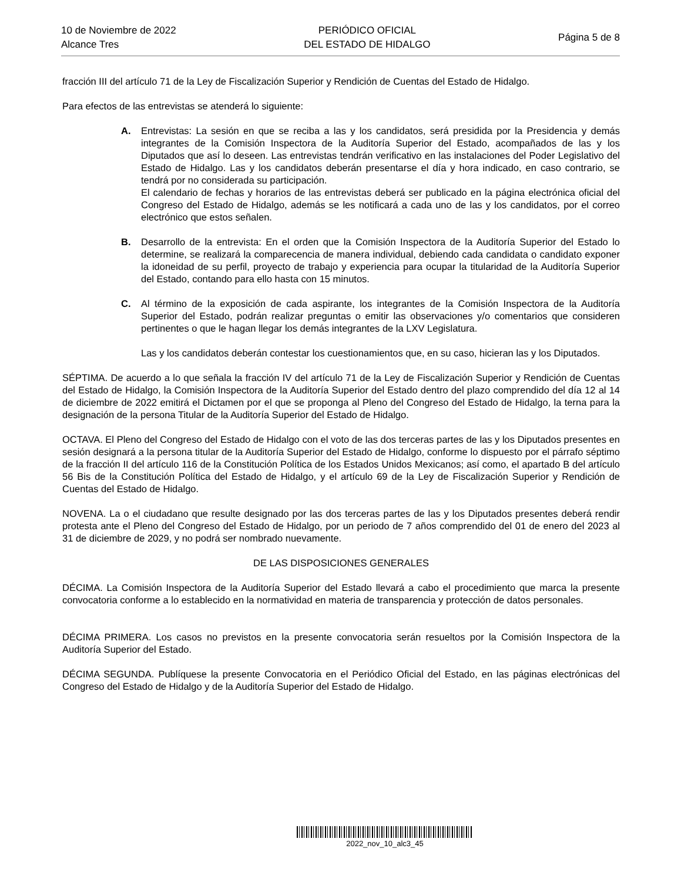10 de Noviembre de 2022
Alcance Tres
PERIÓDICO OFICIAL
DEL ESTADO DE HIDALGO
Página 5 de 8
fracción III del artículo 71 de la Ley de Fiscalización Superior y Rendición de Cuentas del Estado de Hidalgo.
Para efectos de las entrevistas se atenderá lo siguiente:
A. Entrevistas: La sesión en que se reciba a las y los candidatos, será presidida por la Presidencia y demás integrantes de la Comisión Inspectora de la Auditoría Superior del Estado, acompañados de las y los Diputados que así lo deseen. Las entrevistas tendrán verificativo en las instalaciones del Poder Legislativo del Estado de Hidalgo. Las y los candidatos deberán presentarse el día y hora indicado, en caso contrario, se tendrá por no considerada su participación.
El calendario de fechas y horarios de las entrevistas deberá ser publicado en la página electrónica oficial del Congreso del Estado de Hidalgo, además se les notificará a cada uno de las y los candidatos, por el correo electrónico que estos señalen.
B. Desarrollo de la entrevista: En el orden que la Comisión Inspectora de la Auditoría Superior del Estado lo determine, se realizará la comparecencia de manera individual, debiendo cada candidata o candidato exponer la idoneidad de su perfil, proyecto de trabajo y experiencia para ocupar la titularidad de la Auditoría Superior del Estado, contando para ello hasta con 15 minutos.
C. Al término de la exposición de cada aspirante, los integrantes de la Comisión Inspectora de la Auditoría Superior del Estado, podrán realizar preguntas o emitir las observaciones y/o comentarios que consideren pertinentes o que le hagan llegar los demás integrantes de la LXV Legislatura.
Las y los candidatos deberán contestar los cuestionamientos que, en su caso, hicieran las y los Diputados.
SÉPTIMA. De acuerdo a lo que señala la fracción IV del artículo 71 de la Ley de Fiscalización Superior y Rendición de Cuentas del Estado de Hidalgo, la Comisión Inspectora de la Auditoría Superior del Estado dentro del plazo comprendido del día 12 al 14 de diciembre de 2022 emitirá el Dictamen por el que se proponga al Pleno del Congreso del Estado de Hidalgo, la terna para la designación de la persona Titular de la Auditoría Superior del Estado de Hidalgo.
OCTAVA. El Pleno del Congreso del Estado de Hidalgo con el voto de las dos terceras partes de las y los Diputados presentes en sesión designará a la persona titular de la Auditoría Superior del Estado de Hidalgo, conforme lo dispuesto por el párrafo séptimo de la fracción II del artículo 116 de la Constitución Política de los Estados Unidos Mexicanos; así como, el apartado B del artículo 56 Bis de la Constitución Política del Estado de Hidalgo, y el artículo 69 de la Ley de Fiscalización Superior y Rendición de Cuentas del Estado de Hidalgo.
NOVENA. La o el ciudadano que resulte designado por las dos terceras partes de las y los Diputados presentes deberá rendir protesta ante el Pleno del Congreso del Estado de Hidalgo, por un periodo de 7 años comprendido del 01 de enero del 2023 al 31 de diciembre de 2029, y no podrá ser nombrado nuevamente.
DE LAS DISPOSICIONES GENERALES
DÉCIMA. La Comisión Inspectora de la Auditoría Superior del Estado llevará a cabo el procedimiento que marca la presente convocatoria conforme a lo establecido en la normatividad en materia de transparencia y protección de datos personales.
DÉCIMA PRIMERA. Los casos no previstos en la presente convocatoria serán resueltos por la Comisión Inspectora de la Auditoría Superior del Estado.
DÉCIMA SEGUNDA. Publíquese la presente Convocatoria en el Periódico Oficial del Estado, en las páginas electrónicas del Congreso del Estado de Hidalgo y de la Auditoría Superior del Estado de Hidalgo.
2022_nov_10_alc3_45